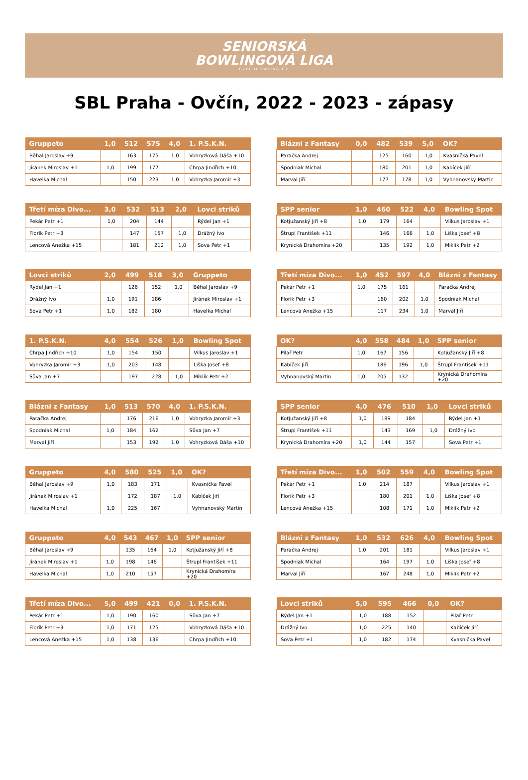SENIORSKÁ
BOWLINGOVÁ LIGA
CZECHBOWLING.CZ
SBL Praha - Ovčín, 2022 - 2023 - zápasy
| Gruppeto | 1,0 | 512 | 575 | 4,0 | 1. P.S.K.N. |
| --- | --- | --- | --- | --- | --- |
| Běhal Jaroslav +9 | | 163 | 175 | 1,0 | Vohryzková Dáša +10 |
| Jiránek Miroslav +1 | 1,0 | 199 | 177 | | Chrpa Jindřich +10 |
| Havelka Michal | | 150 | 223 | 1,0 | Vohryzka Jaromír +3 |
| Blázni z Fantasy | 0,0 | 482 | 539 | 5,0 | OK? |
| --- | --- | --- | --- | --- | --- |
| Paračka Andrej | | 125 | 160 | 1,0 | Kvasnička Pavel |
| Spodniak Michal | | 180 | 201 | 1,0 | Kabíček Jiří |
| Marval Jiří | | 177 | 178 | 1,0 | Vyhnanovský Martin |
| Třetí míza Divo... | 3,0 | 532 | 513 | 2,0 | Lovci striků |
| --- | --- | --- | --- | --- | --- |
| Pekár Petr +1 | 1,0 | 204 | 144 | | Rýdel Jan +1 |
| Florík Petr +3 | | 147 | 157 | 1,0 | Drážný Ivo |
| Lencová Anežka +15 | | 181 | 212 | 1,0 | Sova Petr +1 |
| SPP senior | 1,0 | 460 | 522 | 4,0 | Bowling Spot |
| --- | --- | --- | --- | --- | --- |
| Kotjužanský Jiří +8 | 1,0 | 179 | 164 | | Vilkus Jaroslav +1 |
| Štrupl František +11 | | 146 | 166 | 1,0 | Liška Josef +8 |
| Krynická Drahomíra +20 | | 135 | 192 | 1,0 | Miklík Petr +2 |
| Lovci striků | 2,0 | 499 | 518 | 3,0 | Gruppeto |
| --- | --- | --- | --- | --- | --- |
| Rýdel Jan +1 | | 126 | 152 | 1,0 | Běhal Jaroslav +9 |
| Drážný Ivo | 1,0 | 191 | 186 | | Jiránek Miroslav +1 |
| Sova Petr +1 | 1,0 | 182 | 180 | | Havelka Michal |
| Třetí míza Divo... | 1,0 | 452 | 597 | 4,0 | Blázni z Fantasy |
| --- | --- | --- | --- | --- | --- |
| Pekár Petr +1 | 1,0 | 175 | 161 | | Paračka Andrej |
| Florík Petr +3 | | 160 | 202 | 1,0 | Spodniak Michal |
| Lencová Anežka +15 | | 117 | 234 | 1,0 | Marval Jiří |
| 1. P.S.K.N. | 4,0 | 554 | 526 | 1,0 | Bowling Spot |
| --- | --- | --- | --- | --- | --- |
| Chrpa Jindřich +10 | 1,0 | 154 | 150 | | Vilkus Jaroslav +1 |
| Vohryzka Jaromír +3 | 1,0 | 203 | 148 | | Liška Josef +8 |
| Sůva Jan +7 | | 197 | 228 | 1,0 | Miklík Petr +2 |
| OK? | 4,0 | 558 | 484 | 1,0 | SPP senior |
| --- | --- | --- | --- | --- | --- |
| Pilař Petr | 1,0 | 167 | 156 | | Kotjužanský Jiří +8 |
| Kabíček Jiří | | 186 | 196 | 1,0 | Štrupl František +11 |
| Vyhnanovský Martin | 1,0 | 205 | 132 | | Krynická Drahomíra +20 |
| Blázni z Fantasy | 1,0 | 513 | 570 | 4,0 | 1. P.S.K.N. |
| --- | --- | --- | --- | --- | --- |
| Paračka Andrej | | 176 | 216 | 1,0 | Vohryzka Jaromír +3 |
| Spodniak Michal | 1,0 | 184 | 162 | | Sůva Jan +7 |
| Marval Jiří | | 153 | 192 | 1,0 | Vohryzková Dáša +10 |
| SPP senior | 4,0 | 476 | 510 | 1,0 | Lovci striků |
| --- | --- | --- | --- | --- | --- |
| Kotjužanský Jiří +8 | 1,0 | 189 | 184 | | Rýdel Jan +1 |
| Štrupl František +11 | | 143 | 169 | 1,0 | Drážný Ivo |
| Krynická Drahomíra +20 | 1,0 | 144 | 157 | | Sova Petr +1 |
| Gruppeto | 4,0 | 580 | 525 | 1,0 | OK? |
| --- | --- | --- | --- | --- | --- |
| Běhal Jaroslav +9 | 1,0 | 183 | 171 | | Kvasnička Pavel |
| Jiránek Miroslav +1 | | 172 | 187 | 1,0 | Kabíček Jiří |
| Havelka Michal | 1,0 | 225 | 167 | | Vyhnanovský Martin |
| Třetí míza Divo... | 1,0 | 502 | 559 | 4,0 | Bowling Spot |
| --- | --- | --- | --- | --- | --- |
| Pekár Petr +1 | 1,0 | 214 | 187 | | Vilkus Jaroslav +1 |
| Florík Petr +3 | | 180 | 201 | 1,0 | Liška Josef +8 |
| Lencová Anežka +15 | | 108 | 171 | 1,0 | Miklík Petr +2 |
| Gruppeto | 4,0 | 543 | 467 | 1,0 | SPP senior |
| --- | --- | --- | --- | --- | --- |
| Běhal Jaroslav +9 | | 135 | 164 | 1,0 | Kotjužanský Jiří +8 |
| Jiránek Miroslav +1 | 1,0 | 198 | 146 | | Štrupl František +11 |
| Havelka Michal | 1,0 | 210 | 157 | | Krynická Drahomíra +20 |
| Blázni z Fantasy | 1,0 | 532 | 626 | 4,0 | Bowling Spot |
| --- | --- | --- | --- | --- | --- |
| Paračka Andrej | 1,0 | 201 | 181 | | Vilkus Jaroslav +1 |
| Spodniak Michal | | 164 | 197 | 1,0 | Liška Josef +8 |
| Marval Jiří | | 167 | 248 | 1,0 | Miklík Petr +2 |
| Třetí míza Divo... | 5,0 | 499 | 421 | 0,0 | 1. P.S.K.N. |
| --- | --- | --- | --- | --- | --- |
| Pekár Petr +1 | 1,0 | 190 | 160 | | Sůva Jan +7 |
| Florík Petr +3 | 1,0 | 171 | 125 | | Vohryzková Dáša +10 |
| Lencová Anežka +15 | 1,0 | 138 | 136 | | Chrpa Jindřich +10 |
| Lovci striků | 5,0 | 595 | 466 | 0,0 | OK? |
| --- | --- | --- | --- | --- | --- |
| Rýdel Jan +1 | 1,0 | 188 | 152 | | Pilař Petr |
| Drážný Ivo | 1,0 | 225 | 140 | | Kabíček Jiří |
| Sova Petr +1 | 1,0 | 182 | 174 | | Kvasnička Pavel |